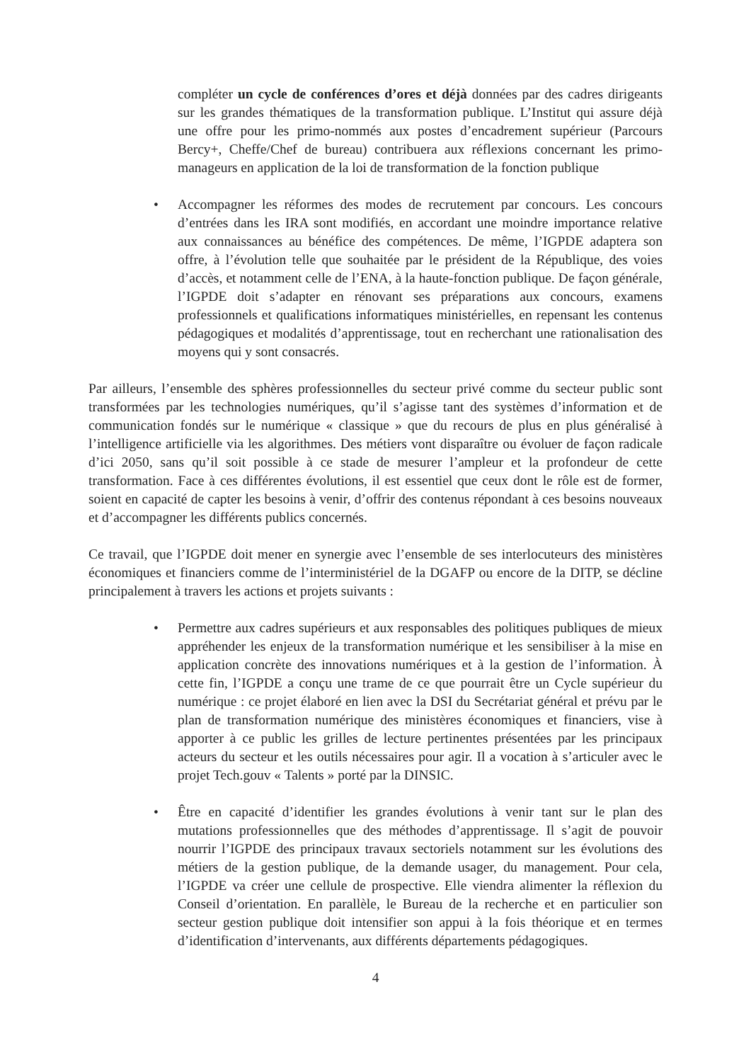compléter un cycle de conférences d’ores et déjà données par des cadres dirigeants sur les grandes thématiques de la transformation publique. L’Institut qui assure déjà une offre pour les primo-nommés aux postes d’encadrement supérieur (Parcours Bercy+, Cheffe/Chef de bureau) contribuera aux réflexions concernant les primo-manageurs en application de la loi de transformation de la fonction publique
• Accompagner les réformes des modes de recrutement par concours. Les concours d’entrées dans les IRA sont modifiés, en accordant une moindre importance relative aux connaissances au bénéfice des compétences. De même, l’IGPDE adaptera son offre, à l’évolution telle que souhaitée par le président de la République, des voies d’accès, et notamment celle de l’ENA, à la haute-fonction publique. De façon générale, l’IGPDE doit s’adapter en rénovant ses préparations aux concours, examens professionnels et qualifications informatiques ministérielles, en repensant les contenus pédagogiques et modalités d’apprentissage, tout en recherchant une rationalisation des moyens qui y sont consacrés.
Par ailleurs, l’ensemble des sphères professionnelles du secteur privé comme du secteur public sont transformées par les technologies numériques, qu’il s’agisse tant des systèmes d’information et de communication fondés sur le numérique « classique » que du recours de plus en plus généralisé à l’intelligence artificielle via les algorithmes. Des métiers vont disparaître ou évoluer de façon radicale d’ici 2050, sans qu’il soit possible à ce stade de mesurer l’ampleur et la profondeur de cette transformation. Face à ces différentes évolutions, il est essentiel que ceux dont le rôle est de former, soient en capacité de capter les besoins à venir, d’offrir des contenus répondant à ces besoins nouveaux et d’accompagner les différents publics concernés.
Ce travail, que l’IGPDE doit mener en synergie avec l’ensemble de ses interlocuteurs des ministères économiques et financiers comme de l’interministériel de la DGAFP ou encore de la DITP, se décline principalement à travers les actions et projets suivants :
• Permettre aux cadres supérieurs et aux responsables des politiques publiques de mieux appréhender les enjeux de la transformation numérique et les sensibiliser à la mise en application concrète des innovations numériques et à la gestion de l’information. À cette fin, l’IGPDE a conçu une trame de ce que pourrait être un Cycle supérieur du numérique : ce projet élaboré en lien avec la DSI du Secrétariat général et prévu par le plan de transformation numérique des ministères économiques et financiers, vise à apporter à ce public les grilles de lecture pertinentes présentées par les principaux acteurs du secteur et les outils nécessaires pour agir. Il a vocation à s’articuler avec le projet Tech.gouv « Talents » porté par la DINSIC.
• Être en capacité d’identifier les grandes évolutions à venir tant sur le plan des mutations professionnelles que des méthodes d’apprentissage. Il s’agit de pouvoir nourrir l’IGPDE des principaux travaux sectoriels notamment sur les évolutions des métiers de la gestion publique, de la demande usager, du management. Pour cela, l’IGPDE va créer une cellule de prospective. Elle viendra alimenter la réflexion du Conseil d’orientation. En parallèle, le Bureau de la recherche et en particulier son secteur gestion publique doit intensifier son appui à la fois théorique et en termes d’identification d’intervenants, aux différents départements pédagogiques.
4